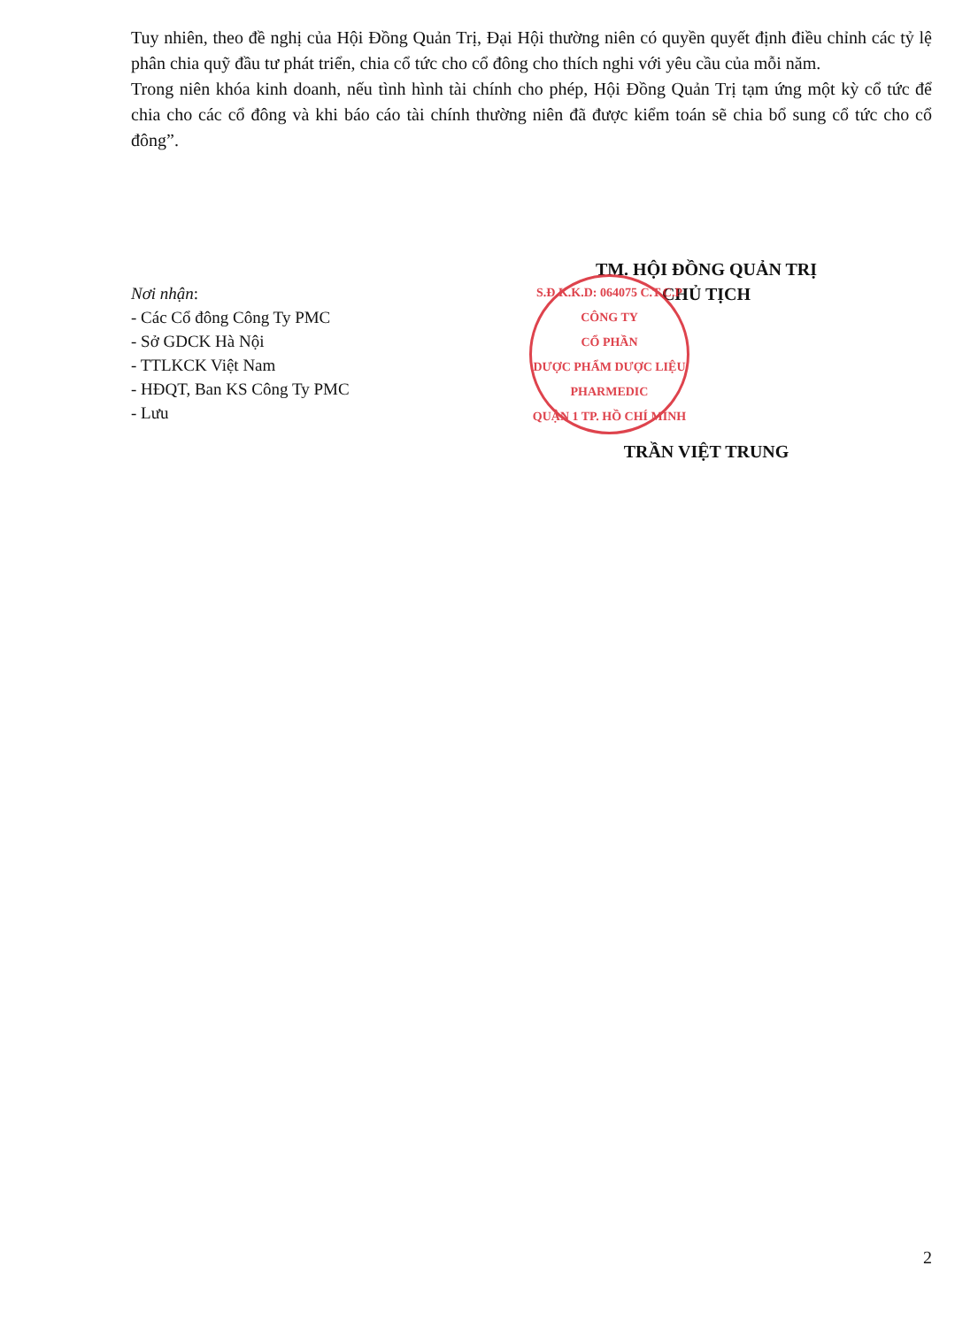Tuy nhiên, theo đề nghị của Hội Đồng Quản Trị, Đại Hội thường niên có quyền quyết định điều chỉnh các tỷ lệ phân chia quỹ đầu tư phát triển, chia cổ tức cho cổ đông cho thích nghi với yêu cầu của mỗi năm.
Trong niên khóa kinh doanh, nếu tình hình tài chính cho phép, Hội Đồng Quản Trị tạm ứng một kỳ cổ tức để chia cho các cổ đông và khi báo cáo tài chính thường niên đã được kiểm toán sẽ chia bổ sung cổ tức cho cổ đông”.
Nơi nhận:
- Các Cổ đông Công Ty PMC
- Sở GDCK Hà Nội
- TTLKCK Việt Nam
- HĐQT, Ban KS Công Ty PMC
- Lưu
TM. HỘI ĐỒNG QUẢN TRỊ
CHỦ TỊCH
S.Đ.K.K.D: 064075 C.T.C.P
CÔNG TY
CỔ PHẦN
DƯỢC PHẨM DƯỢC LIỆU
PHARMEDIC
QUẬN 1 TP. HỒ CHÍ MINH
TRẦN VIỆT TRUNG
2